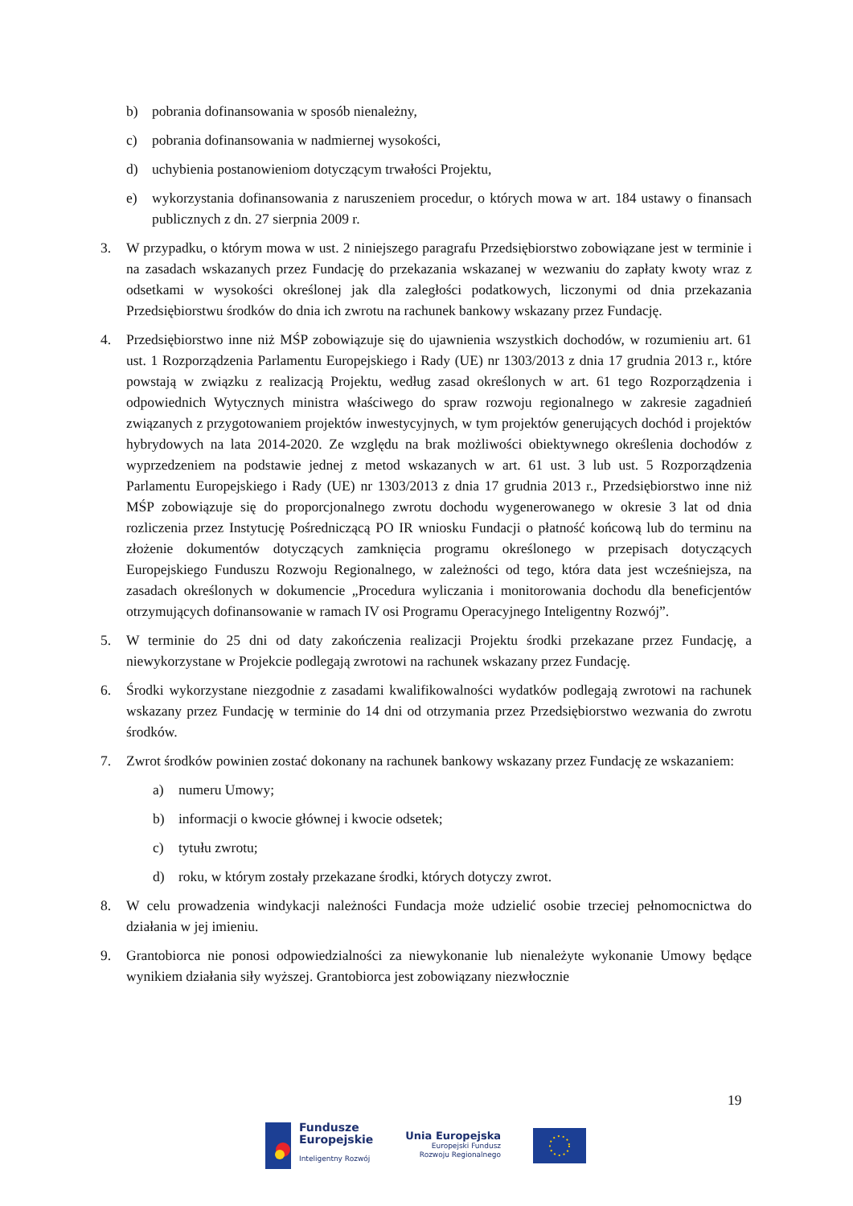b) pobrania dofinansowania w sposób nienależny,
c) pobrania dofinansowania w nadmiernej wysokości,
d) uchybienia postanowieniom dotyczącym trwałości Projektu,
e) wykorzystania dofinansowania z naruszeniem procedur, o których mowa w art. 184 ustawy o finansach publicznych z dn. 27 sierpnia 2009 r.
3. W przypadku, o którym mowa w ust. 2 niniejszego paragrafu Przedsiębiorstwo zobowiązane jest w terminie i na zasadach wskazanych przez Fundację do przekazania wskazanej w wezwaniu do zapłaty kwoty wraz z odsetkami w wysokości określonej jak dla zaległości podatkowych, liczonymi od dnia przekazania Przedsiębiorstwu środków do dnia ich zwrotu na rachunek bankowy wskazany przez Fundację.
4. Przedsiębiorstwo inne niż MŚP zobowiązuje się do ujawnienia wszystkich dochodów, w rozumieniu art. 61 ust. 1 Rozporządzenia Parlamentu Europejskiego i Rady (UE) nr 1303/2013 z dnia 17 grudnia 2013 r., które powstają w związku z realizacją Projektu, według zasad określonych w art. 61 tego Rozporządzenia i odpowiednich Wytycznych ministra właściwego do spraw rozwoju regionalnego w zakresie zagadnień związanych z przygotowaniem projektów inwestycyjnych, w tym projektów generujących dochód i projektów hybrydowych na lata 2014-2020. Ze względu na brak możliwości obiektywnego określenia dochodów z wyprzedzeniem na podstawie jednej z metod wskazanych w art. 61 ust. 3 lub ust. 5 Rozporządzenia Parlamentu Europejskiego i Rady (UE) nr 1303/2013 z dnia 17 grudnia 2013 r., Przedsiębiorstwo inne niż MŚP zobowiązuje się do proporcjonalnego zwrotu dochodu wygenerowanego w okresie 3 lat od dnia rozliczenia przez Instytucję Pośredniczącą PO IR wniosku Fundacji o płatność końcową lub do terminu na złożenie dokumentów dotyczących zamknięcia programu określonego w przepisach dotyczących Europejskiego Funduszu Rozwoju Regionalnego, w zależności od tego, która data jest wcześniejsza, na zasadach określonych w dokumencie „Procedura wyliczania i monitorowania dochodu dla beneficjentów otrzymujących dofinansowanie w ramach IV osi Programu Operacyjnego Inteligentny Rozwój”.
5. W terminie do 25 dni od daty zakończenia realizacji Projektu środki przekazane przez Fundację, a niewykorzystane w Projekcie podlegają zwrotowi na rachunek wskazany przez Fundację.
6. Środki wykorzystane niezgodnie z zasadami kwalifikowalności wydatków podlegają zwrotowi na rachunek wskazany przez Fundację w terminie do 14 dni od otrzymania przez Przedsiębiorstwo wezwania do zwrotu środków.
7. Zwrot środków powinien zostać dokonany na rachunek bankowy wskazany przez Fundację ze wskazaniem:
a) numeru Umowy;
b) informacji o kwocie głównej i kwocie odsetek;
c) tytułu zwrotu;
d) roku, w którym zostały przekazane środki, których dotyczy zwrot.
8. W celu prowadzenia windykacji należności Fundacja może udzielić osobie trzeciej pełnomocnictwa do działania w jej imieniu.
9. Grantobiorca nie ponosi odpowiedzialności za niewykonanie lub nienależyte wykonanie Umowy będące wynikiem działania siły wyższej. Grantobiorca jest zobowiązany niezwłocznie
19
Fundusze
Europejskie
Inteligentny Rozwój
Unia Europejska
Europejski Fundusz
Rozwoju Regionalnego